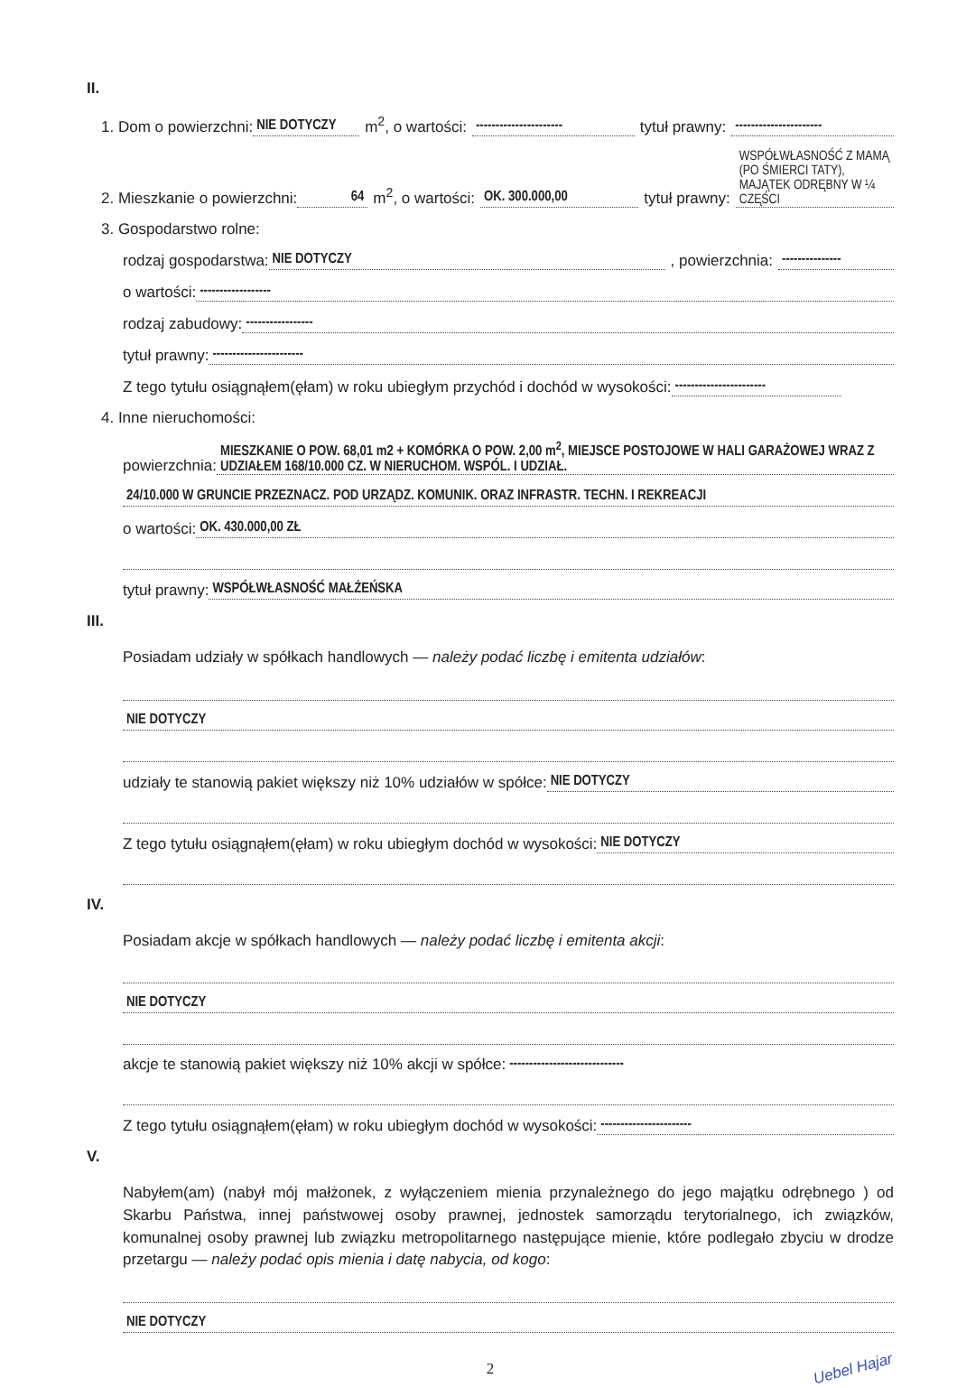II.
1. Dom o powierzchni: NIE DOTYCZY m<sup>2</sup>, o wartości: ---------------------- tytuł prawny: ----------------------
2. Mieszkanie o powierzchni: 64 m<sup>2</sup>, o wartości: OK. 300.000,00 tytuł prawny: WSPÓŁWŁASNOŚĆ Z MAMĄ (PO ŚMIERCI TATY), MAJĄTEK ODRĘBNY W ¼ CZĘŚCI
3. Gospodarstwo rolne:
rodzaj gospodarstwa: NIE DOTYCZY, powierzchnia: ---------------
o wartości: ------------------
rodzaj zabudowy: -----------------
tytuł prawny: -----------------------
Z tego tytułu osiągnąłem(ęłam) w roku ubiegłym przychód i dochód w wysokości: -----------------------
4. Inne nieruchomości:
powierzchnia: MIESZKANIE O POW. 68,01 m2 + KOMÓRKA O POW. 2,00 m<sup>2</sup>, MIEJSCE POSTOJOWE W HALI GARAŻOWEJ WRAZ Z UDZIAŁEM 168/10.000 CZ. W NIERUCHOM. WSPÓL. I UDZIAŁ.
24/10.000 W GRUNCIE PRZEZNACZ. POD URZĄDZ. KOMUNIK. ORAZ INFRASTR. TECHN. I REKREACJI
o wartości: OK. 430.000,00 ZŁ
tytuł prawny: WSPÓŁWŁASNOŚĆ MAŁŻEŃSKA
III.
Posiadam udziały w spółkach handlowych — należy podać liczbę i emitenta udziałów:
NIE DOTYCZY
udziały te stanowią pakiet większy niż 10% udziałów w spółce: NIE DOTYCZY
Z tego tytułu osiągnąłem(ęłam) w roku ubiegłym dochód w wysokości: NIE DOTYCZY
IV.
Posiadam akcje w spółkach handlowych — należy podać liczbę i emitenta akcji:
NIE DOTYCZY
akcje te stanowią pakiet większy niż 10% akcji w spółce: -----------------------------
Z tego tytułu osiągnąłem(ęłam) w roku ubiegłym dochód w wysokości: -----------------------
V.
Nabyłem(am) (nabył mój małżonek, z wyłączeniem mienia przynależnego do jego majątku odrębnego ) od Skarbu Państwa, innej państwowej osoby prawnej, jednostek samorządu terytorialnego, ich związków, komunalnej osoby prawnej lub związku metropolitarnego następujące mienie, które podlegało zbyciu w drodze przetargu — należy podać opis mienia i datę nabycia, od kogo:
NIE DOTYCZY
2
Uebel Hajar